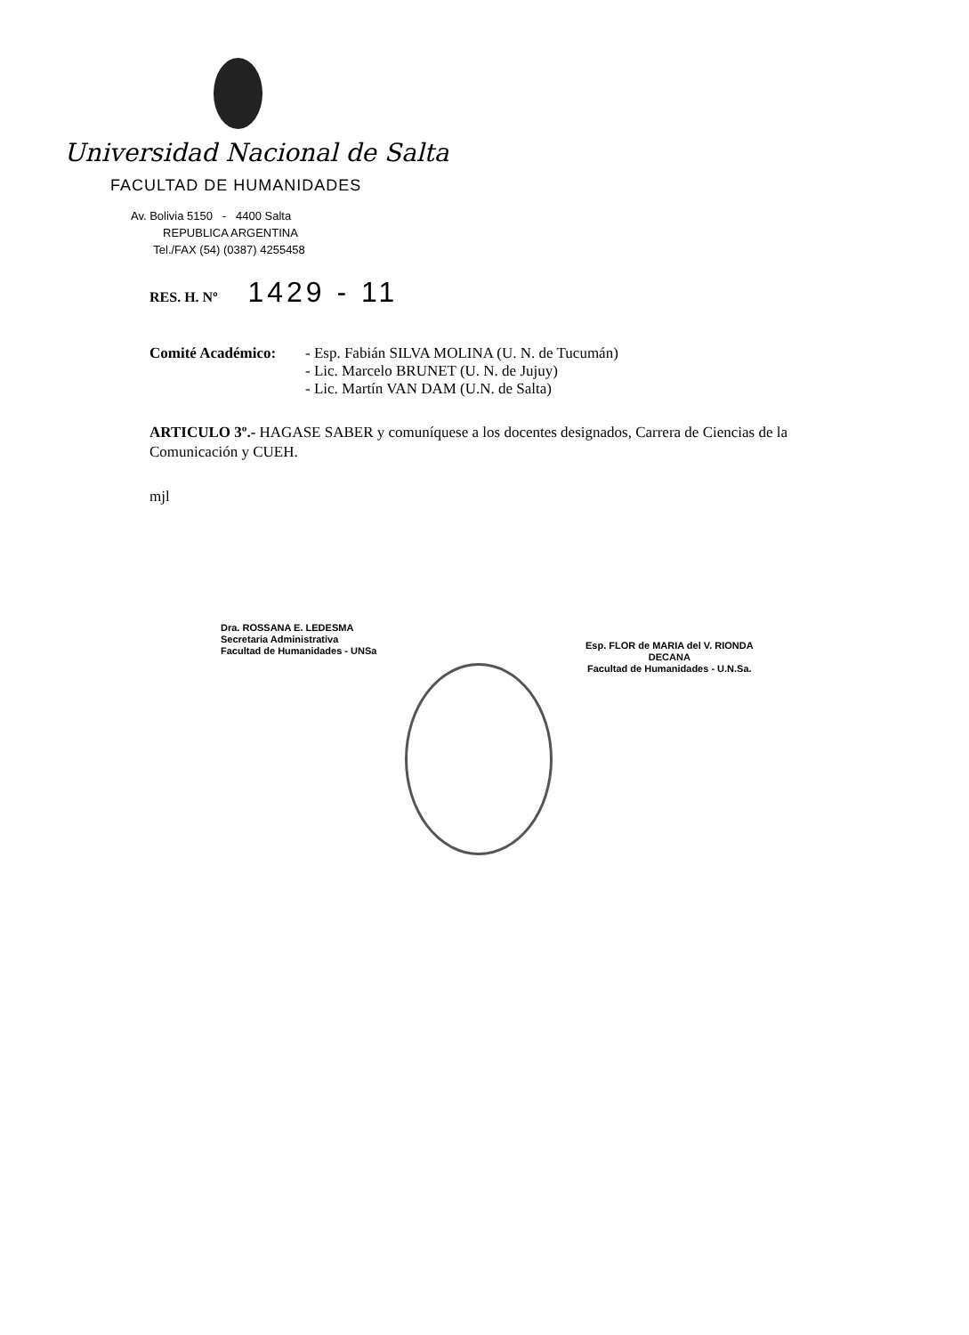Universidad Nacional de Salta
FACULTAD DE HUMANIDADES
Av. Bolivia 5150 - 4400 Salta
REPUBLICA ARGENTINA
Tel./FAX (54) (0387) 4255458
RES. H. Nº 1429 - 11
Comité Académico: - Esp. Fabián SILVA MOLINA (U. N. de Tucumán)
- Lic. Marcelo BRUNET (U. N. de Jujuy)
- Lic. Martín VAN DAM (U.N. de Salta)
ARTICULO 3º.- HAGASE SABER y comuníquese a los docentes designados, Carrera de Ciencias de la Comunicación y CUEH.
mjl
Dra. ROSSANA E. LEDESMA
Secretaria Administrativa
Facultad de Humanidades - UNSa
Esp. FLOR de MARIA del V. RIONDA
DECANA
Facultad de Humanidades - U.N.Sa.